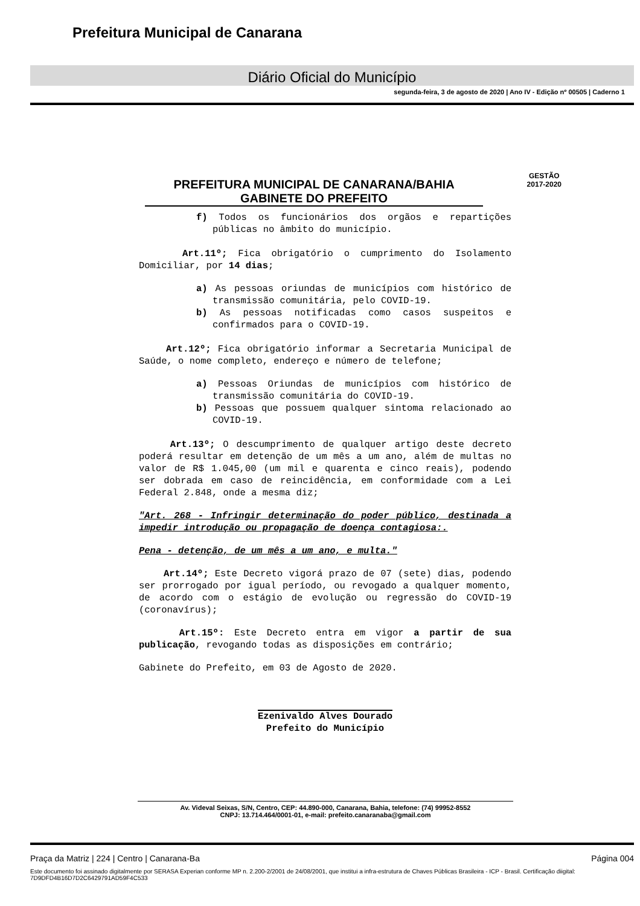Prefeitura Municipal de Canarana
Diário Oficial do Município
segunda-feira, 3 de agosto de 2020 | Ano IV - Edição nº 00505 | Caderno 1
PREFEITURA MUNICIPAL DE CANARANA/BAHIA
GABINETE DO PREFEITO
GESTÃO
2017-2020
f) Todos os funcionários dos orgãos e repartições públicas no âmbito do município.
Art.11º; Fica obrigatório o cumprimento do Isolamento Domiciliar, por 14 dias;
a) As pessoas oriundas de municípios com histórico de transmissão comunitária, pelo COVID-19.
b) As pessoas notificadas como casos suspeitos e confirmados para o COVID-19.
Art.12º; Fica obrigatório informar a Secretaria Municipal de Saúde, o nome completo, endereço e número de telefone;
a) Pessoas Oriundas de municípios com histórico de transmissão comunitária do COVID-19.
b) Pessoas que possuem qualquer sintoma relacionado ao COVID-19.
Art.13º; O descumprimento de qualquer artigo deste decreto poderá resultar em detenção de um mês a um ano, além de multas no valor de R$ 1.045,00 (um mil e quarenta e cinco reais), podendo ser dobrada em caso de reincidência, em conformidade com a Lei Federal 2.848, onde a mesma diz;
"Art. 268 - Infringir determinação do poder público, destinada a impedir introdução ou propagação de doença contagiosa:.
Pena - detenção, de um mês a um ano, e multa."
Art.14º; Este Decreto vigorá prazo de 07 (sete) dias, podendo ser prorrogado por igual período, ou revogado a qualquer momento, de acordo com o estágio de evolução ou regressão do COVID-19 (coronavírus);
Art.15º: Este Decreto entra em vigor a partir de sua publicação, revogando todas as disposições em contrário;
Gabinete do Prefeito, em 03 de Agosto de 2020.
Ezenivaldo Alves Dourado
Prefeito do Município
Av. Videval Seixas, S/N, Centro, CEP: 44.890-000, Canarana, Bahia, telefone: (74) 99952-8552
CNPJ: 13.714.464/0001-01, e-mail: prefeito.canaranaba@gmail.com
Praça da Matriz | 224 | Centro | Canarana-Ba Página 004
Este documento foi assinado digitalmente por SERASA Experian conforme MP n. 2.200-2/2001 de 24/08/2001, que institui a infra-estrutura de Chaves Públicas Brasileira - ICP - Brasil. Certificação diigital: 7D9DFD4B16D7D2C6429791AD59F4C533